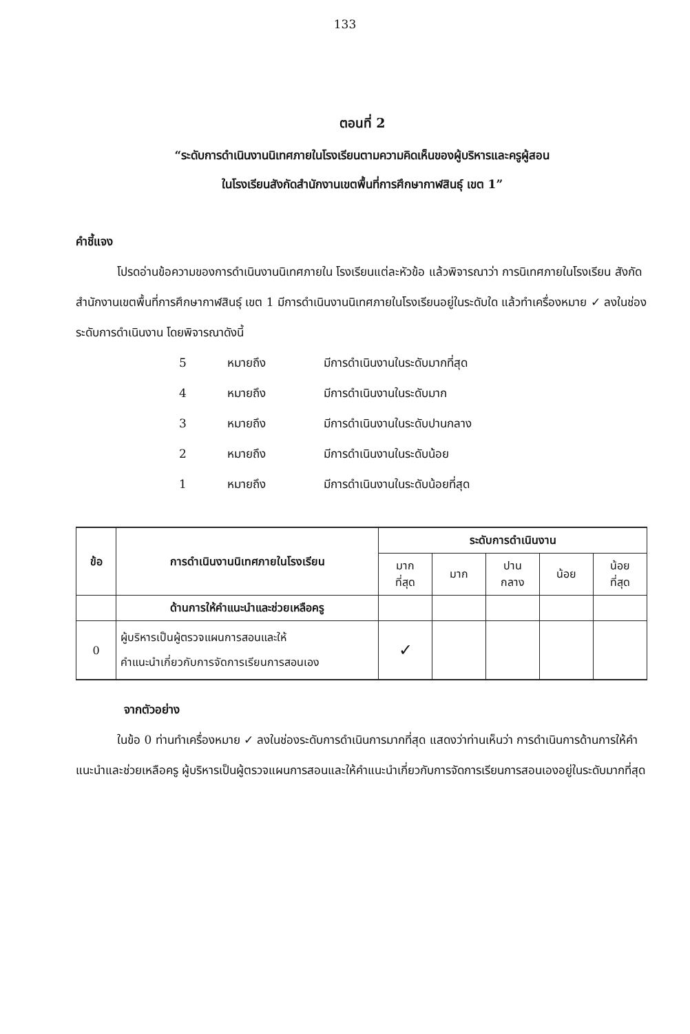133
ตอนที่ 2
“ระดับการดำเนินงานนิเทศภายในโรงเรียนตามความคิดเห็นของผู้บริหารและครูผู้สอน
ในโรงเรียนสังกัดสำนักงานเขตพื้นที่การศึกษากาฬสินธุ์ เขต 1”
คำชี้แจง
โปรดอ่านข้อความของการดำเนินงานนิเทศภายใน โรงเรียนแต่ละหัวข้อ แล้วพิจารณาว่า การนิเทศภายในโรงเรียน สังกัดสำนักงานเขตพื้นที่การศึกษากาฬสินธุ์ เขต 1 มีการดำเนินงานนิเทศภายในโรงเรียนอยู่ในระดับใด แล้วทำเครื่องหมาย ✓ ลงในช่องระดับการดำเนินงาน โดยพิจารณาดังนี้
5 หมายถึง มีการดำเนินงานในระดับมากที่สุด
4 หมายถึง มีการดำเนินงานในระดับมาก
3 หมายถึง มีการดำเนินงานในระดับปานกลาง
2 หมายถึง มีการดำเนินงานในระดับน้อย
1 หมายถึง มีการดำเนินงานในระดับน้อยที่สุด
| ข้อ | การดำเนินงานนิเทศภายในโรงเรียน | ระดับการดำเนินงาน | | | | |
| --- | --- | --- | --- | --- | --- | --- |
| | | มาก ที่สุด | มาก | ปาน กลาง | น้อย | น้อย ที่สุด |
| | ด้านการให้คำแนะนำและช่วยเหลือครู | | | | | |
| 0 | ผู้บริหารเป็นผู้ตรวจแผนการสอนและให้ คำแนะนำเกี่ยวกับการจัดการเรียนการสอนเอง | ✓ | | | | |
จากตัวอย่าง
ในข้อ 0 ท่านทำเครื่องหมาย ✓ ลงในช่องระดับการดำเนินการมากที่สุด แสดงว่าท่านเห็นว่า การดำเนินการด้านการให้คำแนะนำและช่วยเหลือครู ผู้บริหารเป็นผู้ตรวจแผนการสอนและให้คำแนะนำเกี่ยวกับการจัดการเรียนการสอนเองอยู่ในระดับมากที่สุด